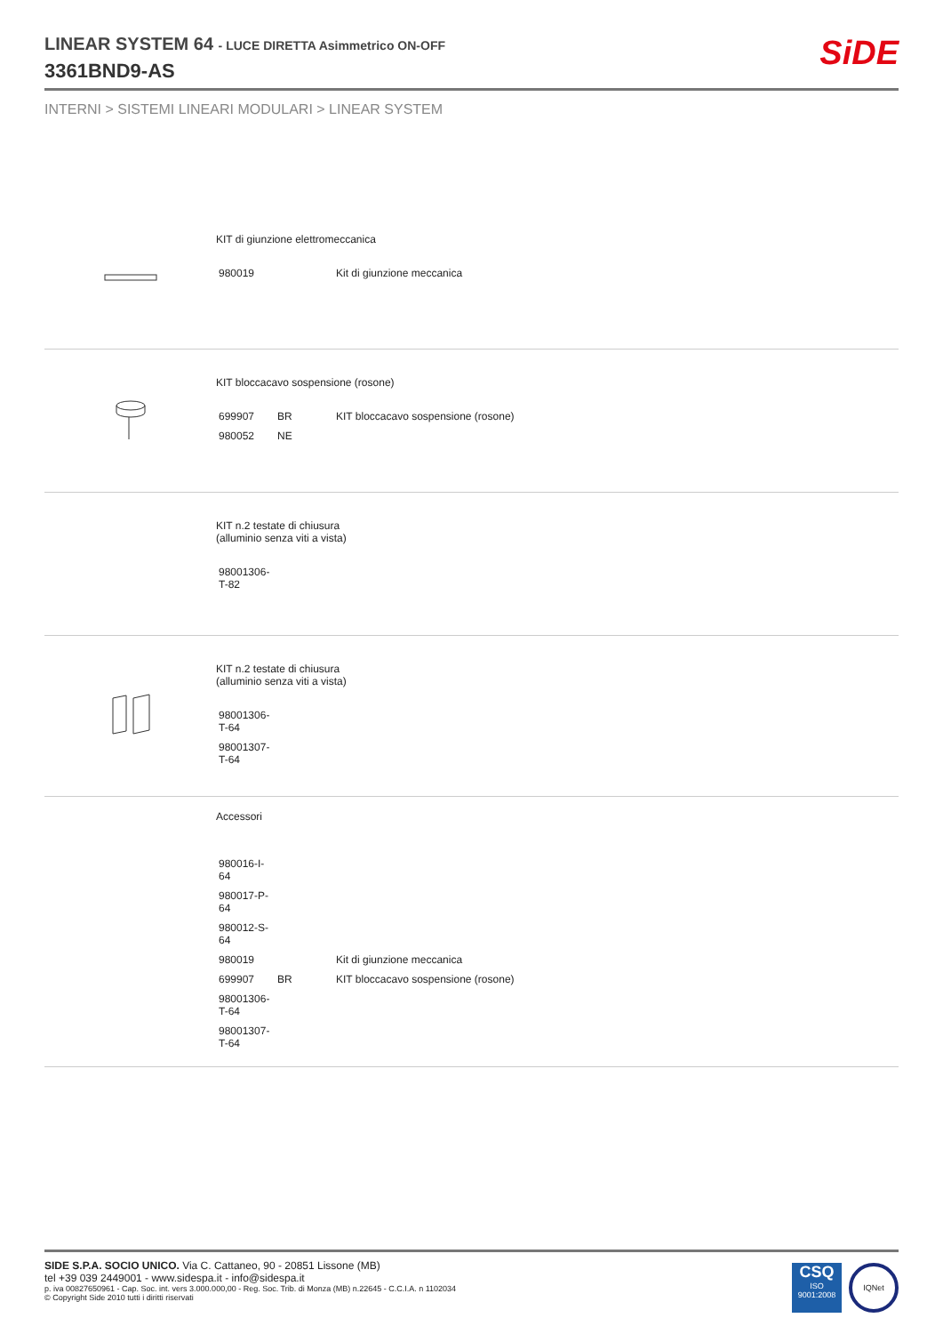SiDE
LINEAR SYSTEM 64 - LUCE DIRETTA Asimmetrico ON-OFF
3361BND9-AS
INTERNI > SISTEMI LINEARI MODULARI > LINEAR SYSTEM
KIT di giunzione elettromeccanica
| 980019 | | Kit di giunzione meccanica |
KIT bloccacavo sospensione (rosone)
| 699907 | BR | KIT bloccacavo sospensione (rosone) |
| 980052 | NE | |
KIT n.2 testate di chiusura
(alluminio senza viti a vista)
| 98001306-T-82 |
KIT n.2 testate di chiusura
(alluminio senza viti a vista)
| 98001306-T-64 |
| 98001307-T-64 |
Accessori
| 980016-I-64 | | |
| 980017-P-64 | | |
| 980012-S-64 | | |
| 980019 | | Kit di giunzione meccanica |
| 699907 | BR | KIT bloccacavo sospensione (rosone) |
| 98001306-T-64 | | |
| 98001307-T-64 | | |
SIDE S.P.A. SOCIO UNICO. Via C. Cattaneo, 90 - 20851 Lissone (MB)
tel +39 039 2449001 - www.sidespa.it - info@sidespa.it
p. iva 00827650961 - Cap. Soc. int. vers 3.000.000,00 - Reg. Soc. Trib. di Monza (MB) n.22645 - C.C.I.A. n 1102034
© Copyright Side 2010 tutti i diritti riservati
CSQ
ISO
9001:2008
IQNet